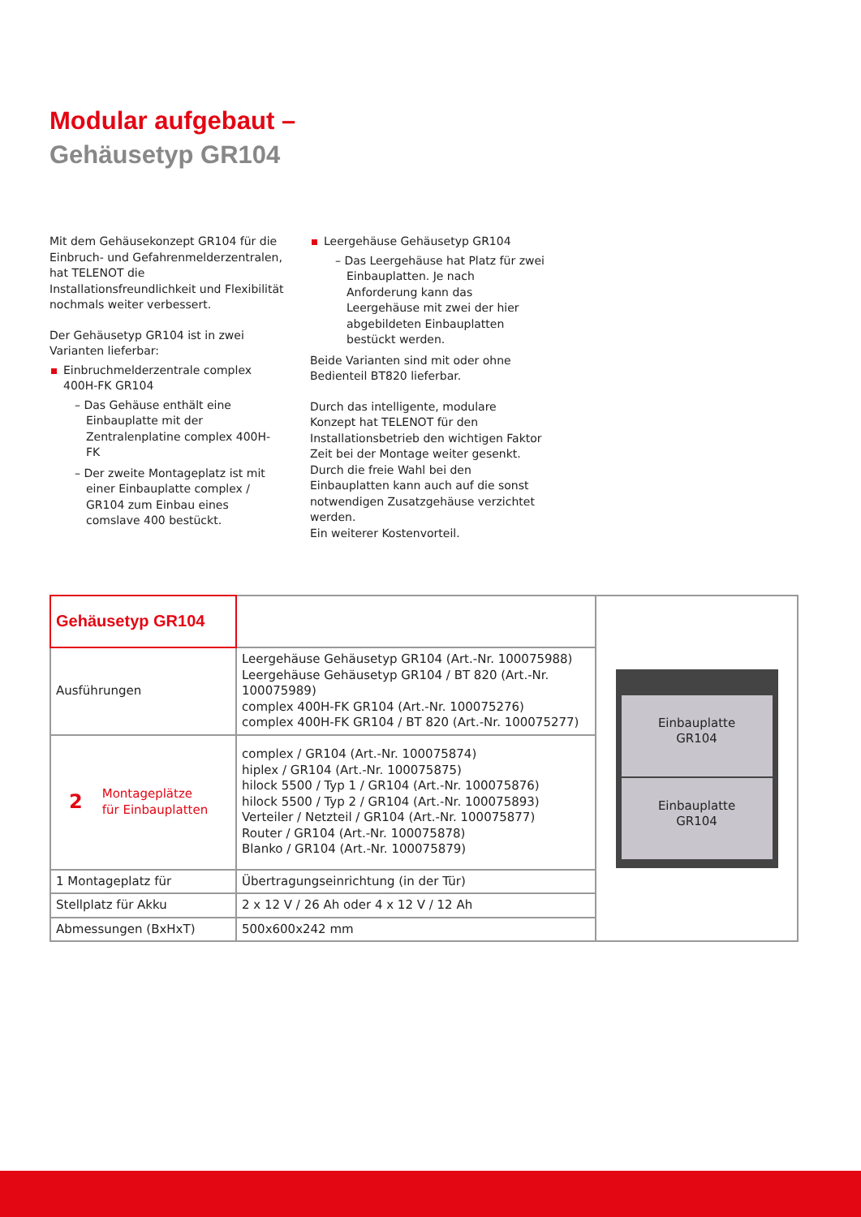Modular aufgebaut –
Gehäusetyp GR104
Mit dem Gehäusekonzept GR104 für die Einbruch- und Gefahrenmelderzentralen, hat TELENOT die Installationsfreundlichkeit und Flexibilität nochmals weiter verbessert.
Der Gehäusetyp GR104 ist in zwei Varianten lieferbar:
Einbruchmelderzentrale complex 400H-FK GR104
– Das Gehäuse enthält eine Einbauplatte mit der Zentralenplatine complex 400H-FK
– Der zweite Montageplatz ist mit einer Einbauplatte complex / GR104 zum Einbau eines comslave 400 bestückt.
Leergehäuse Gehäusetyp GR104
– Das Leergehäuse hat Platz für zwei Einbauplatten. Je nach Anforderung kann das Leergehäuse mit zwei der hier abgebildeten Einbauplatten bestückt werden.
Beide Varianten sind mit oder ohne Bedienteil BT820 lieferbar.
Durch das intelligente, modulare Konzept hat TELENOT für den Installationsbetrieb den wichtigen Faktor Zeit bei der Montage weiter gesenkt.
Durch die freie Wahl bei den Einbauplatten kann auch auf die sonst notwendigen Zusatzgehäuse verzichtet werden.
Ein weiterer Kostenvorteil.
| Gehäusetyp GR104 | | Einbauplatte GR104 Einbauplatte GR104 |
| Ausführungen | Leergehäuse Gehäusetyp GR104 (Art.-Nr. 100075988) Leergehäuse Gehäusetyp GR104 / BT 820 (Art.-Nr. 100075989) complex 400H-FK GR104 (Art.-Nr. 100075276) complex 400H-FK GR104 / BT 820 (Art.-Nr. 100075277) | |
| 2 Montageplätze für Einbauplatten | complex / GR104 (Art.-Nr. 100075874) hiplex / GR104 (Art.-Nr. 100075875) hilock 5500 / Typ 1 / GR104 (Art.-Nr. 100075876) hilock 5500 / Typ 2 / GR104 (Art.-Nr. 100075893) Verteiler / Netzteil / GR104 (Art.-Nr. 100075877) Router / GR104 (Art.-Nr. 100075878) Blanko / GR104 (Art.-Nr. 100075879) | |
| 1 Montageplatz für | Übertragungseinrichtung (in der Tür) | |
| Stellplatz für Akku | 2 x 12 V / 26 Ah oder 4 x 12 V / 12 Ah | |
| Abmessungen (BxHxT) | 500x600x242 mm | |